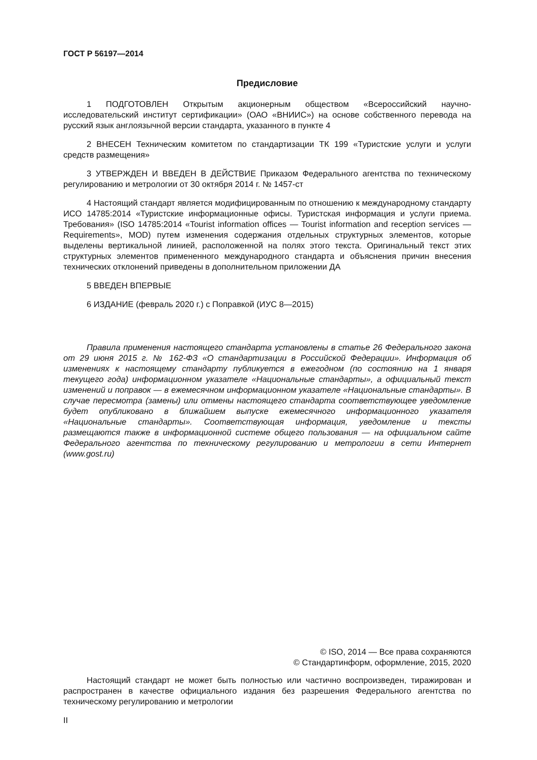ГОСТ Р 56197—2014
Предисловие
1 ПОДГОТОВЛЕН Открытым акционерным обществом «Всероссийский научно-исследовательский институт сертификации» (ОАО «ВНИИС») на основе собственного перевода на русский язык англоязычной версии стандарта, указанного в пункте 4
2 ВНЕСЕН Техническим комитетом по стандартизации ТК 199 «Туристские услуги и услуги средств размещения»
3 УТВЕРЖДЕН И ВВЕДЕН В ДЕЙСТВИЕ Приказом Федерального агентства по техническому регулированию и метрологии от 30 октября 2014 г. № 1457-ст
4 Настоящий стандарт является модифицированным по отношению к международному стандарту ИСО 14785:2014 «Туристские информационные офисы. Туристская информация и услуги приема. Требования» (ISO 14785:2014 «Tourist information offices — Tourist information and reception services — Requirements», MOD) путем изменения содержания отдельных структурных элементов, которые выделены вертикальной линией, расположенной на полях этого текста. Оригинальный текст этих структурных элементов примененного международного стандарта и объяснения причин внесения технических отклонений приведены в дополнительном приложении ДА
5 ВВЕДЕН ВПЕРВЫЕ
6 ИЗДАНИЕ (февраль 2020 г.) с Поправкой (ИУС 8—2015)
Правила применения настоящего стандарта установлены в статье 26 Федерального закона от 29 июня 2015 г. № 162-ФЗ «О стандартизации в Российской Федерации». Информация об изменениях к настоящему стандарту публикуется в ежегодном (по состоянию на 1 января текущего года) информационном указателе «Национальные стандарты», а официальный текст изменений и поправок — в ежемесячном информационном указателе «Национальные стандарты». В случае пересмотра (замены) или отмены настоящего стандарта соответствующее уведомление будет опубликовано в ближайшем выпуске ежемесячного информационного указателя «Национальные стандарты». Соответствующая информация, уведомление и тексты размещаются также в информационной системе общего пользования — на официальном сайте Федерального агентства по техническому регулированию и метрологии в сети Интернет (www.gost.ru)
© ISO, 2014 — Все права сохраняются
© Стандартинформ, оформление, 2015, 2020
Настоящий стандарт не может быть полностью или частично воспроизведен, тиражирован и распространен в качестве официального издания без разрешения Федерального агентства по техническому регулированию и метрологии
II